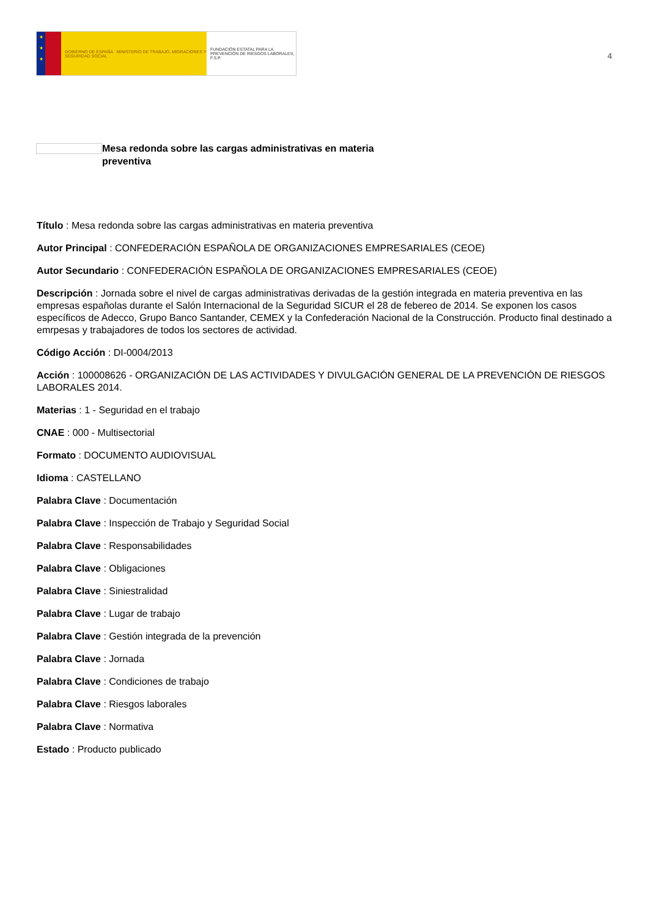★
★
★
GOBIERNO DE ESPAÑA MINISTERIO DE TRABAJO, MIGRACIONES Y SEGURIDAD SOCIAL
FUNDACIÓN ESTATAL PARA LA PREVENCIÓN DE RIESGOS LABORALES, F.S.P.
4
Mesa redonda sobre las cargas administrativas en materia preventiva
Título : Mesa redonda sobre las cargas administrativas en materia preventiva
Autor Principal : CONFEDERACIÓN ESPAÑOLA DE ORGANIZACIONES EMPRESARIALES (CEOE)
Autor Secundario : CONFEDERACIÓN ESPAÑOLA DE ORGANIZACIONES EMPRESARIALES (CEOE)
Descripción : Jornada sobre el nivel de cargas administrativas derivadas de la gestión integrada en materia preventiva en las empresas españolas durante el Salón Internacional de la Seguridad SICUR el 28 de febereo de 2014. Se exponen los casos específicos de Adecco, Grupo Banco Santander, CEMEX y la Confederación Nacional de la Construcción. Producto final destinado a emrpesas y trabajadores de todos los sectores de actividad.
Código Acción : DI-0004/2013
Acción : 100008626 - ORGANIZACIÓN DE LAS ACTIVIDADES Y DIVULGACIÓN GENERAL DE LA PREVENCIÓN DE RIESGOS LABORALES 2014.
Materias : 1 - Seguridad en el trabajo
CNAE : 000 - Multisectorial
Formato : DOCUMENTO AUDIOVISUAL
Idioma : CASTELLANO
Palabra Clave : Documentación
Palabra Clave : Inspección de Trabajo y Seguridad Social
Palabra Clave : Responsabilidades
Palabra Clave : Obligaciones
Palabra Clave : Siniestralidad
Palabra Clave : Lugar de trabajo
Palabra Clave : Gestión integrada de la prevención
Palabra Clave : Jornada
Palabra Clave : Condiciones de trabajo
Palabra Clave : Riesgos laborales
Palabra Clave : Normativa
Estado : Producto publicado